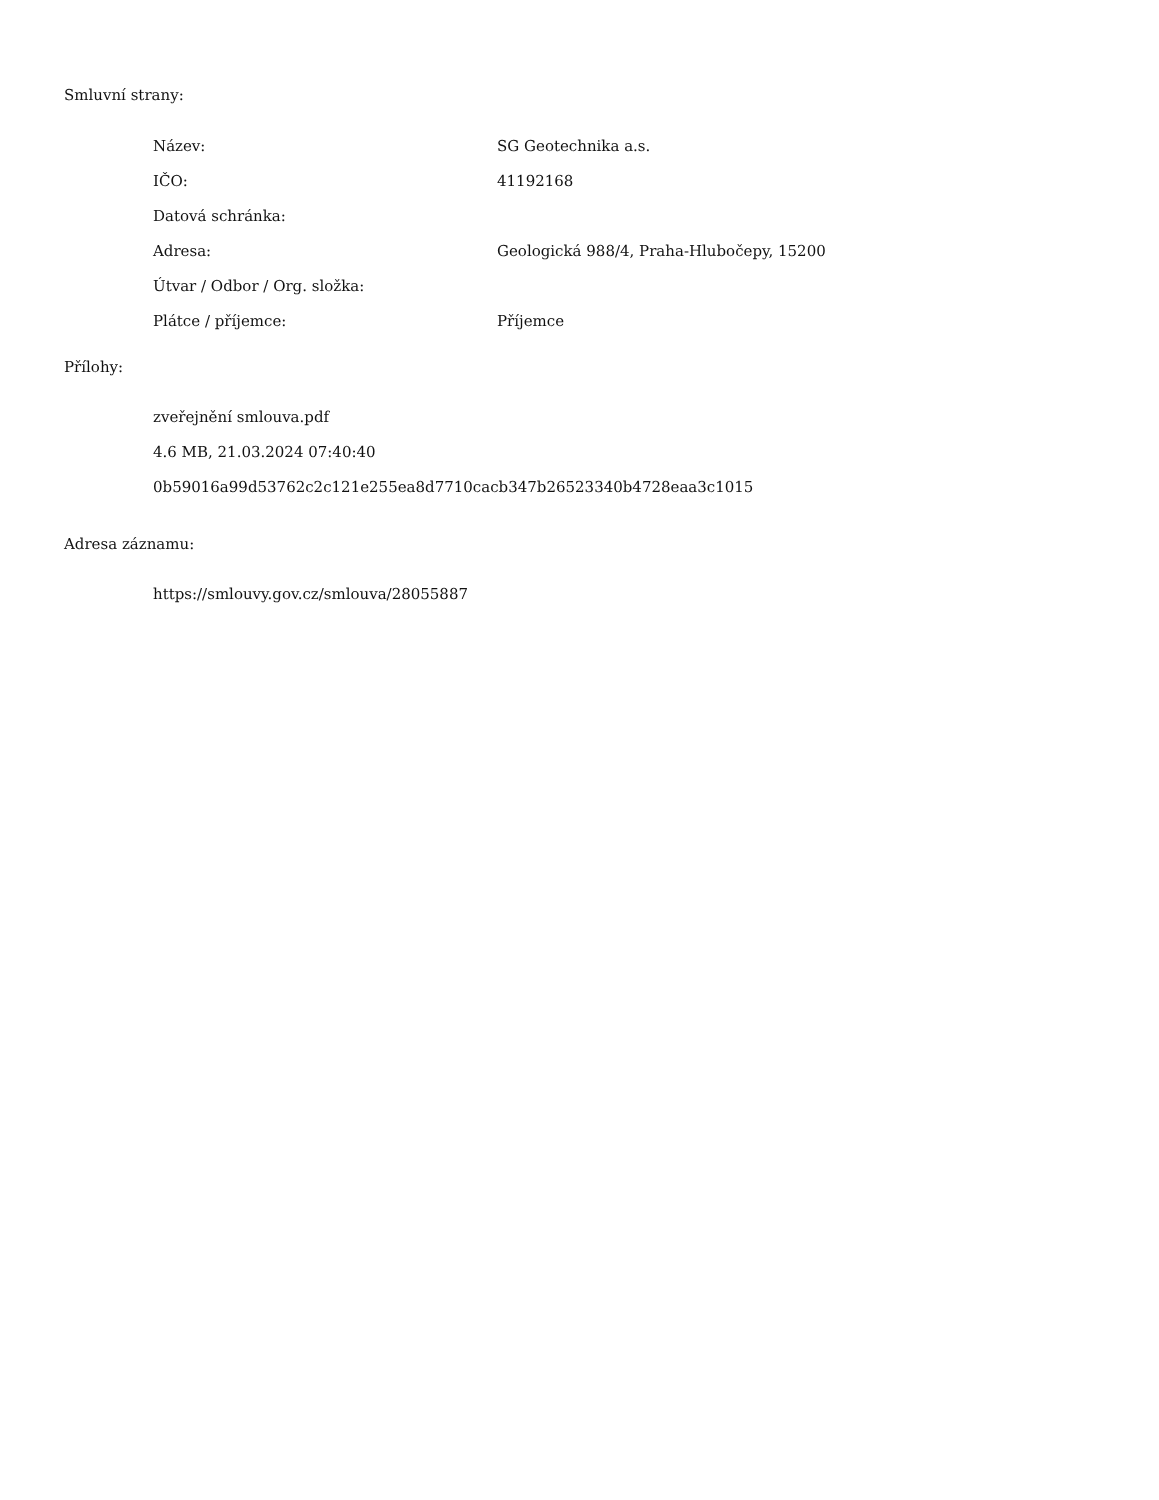Smluvní strany:
| Název: | SG Geotechnika a.s. |
| IČO: | 41192168 |
| Datová schránka: | |
| Adresa: | Geologická 988/4, Praha-Hlubočepy, 15200 |
| Útvar / Odbor / Org. složka: | |
| Plátce / příjemce: | Příjemce |
Přílohy:
zveřejnění smlouva.pdf
4.6 MB, 21.03.2024 07:40:40
0b59016a99d53762c2c121e255ea8d7710cacb347b26523340b4728eaa3c1015
Adresa záznamu:
https://smlouvy.gov.cz/smlouva/28055887